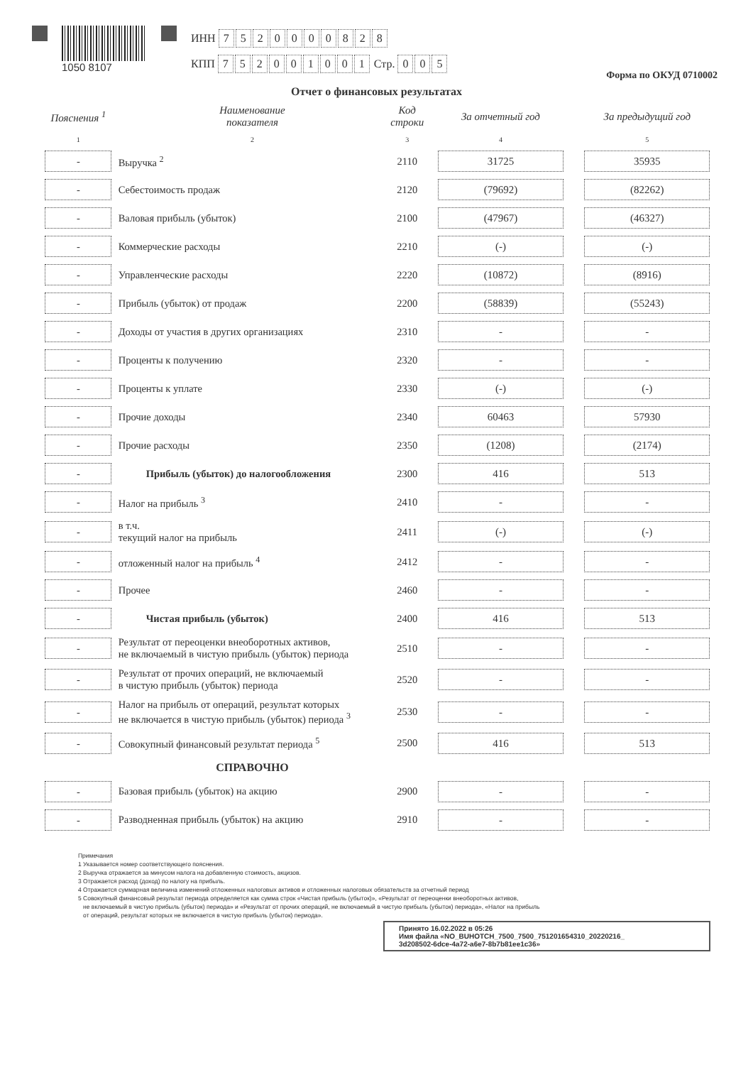1050 8107
ИНН 7520000828
КПП 752001001 Стр. 005
Форма по ОКУД 0710002
Отчет о финансовых результатах
| Пояснения <sup>1</sup> | Наименование показателя | Код строки | За отчетный год | За предыдущий год |
| --- | --- | --- | --- | --- |
| 1 | 2 | 3 | 4 | 5 |
| - | Выручка <sup>2</sup> | 2110 | 31725 | 35935 |
| - | Себестоимость продаж | 2120 | (79692) | (82262) |
| - | Валовая прибыль (убыток) | 2100 | (47967) | (46327) |
| - | Коммерческие расходы | 2210 | (-) | (-) |
| - | Управленческие расходы | 2220 | (10872) | (8916) |
| - | Прибыль (убыток) от продаж | 2200 | (58839) | (55243) |
| - | Доходы от участия в других организациях | 2310 | - | - |
| - | Проценты к получению | 2320 | - | - |
| - | Проценты к уплате | 2330 | (-) | (-) |
| - | Прочие доходы | 2340 | 60463 | 57930 |
| - | Прочие расходы | 2350 | (1208) | (2174) |
| - | Прибыль (убыток) до налогообложения | 2300 | 416 | 513 |
| - | Налог на прибыль <sup>3</sup> | 2410 | - | - |
| - | в т.ч. текущий налог на прибыль | 2411 | (-) | (-) |
| - | отложенный налог на прибыль <sup>4</sup> | 2412 | - | - |
| - | Прочее | 2460 | - | - |
| - | Чистая прибыль (убыток) | 2400 | 416 | 513 |
| - | Результат от переоценки внеоборотных активов, не включаемый в чистую прибыль (убыток) периода | 2510 | - | - |
| - | Результат от прочих операций, не включаемый в чистую прибыль (убыток) периода | 2520 | - | - |
| - | Налог на прибыль от операций, результат которых не включается в чистую прибыль (убыток) периода <sup>3</sup> | 2530 | - | - |
| - | Совокупный финансовый результат периода <sup>5</sup> | 2500 | 416 | 513 |
| | СПРАВОЧНО | | | |
| - | Базовая прибыль (убыток) на акцию | 2900 | - | - |
| - | Разводненная прибыль (убыток) на акцию | 2910 | - | - |
Примечания
1 Указывается номер соответствующего пояснения.
2 Выручка отражается за минусом налога на добавленную стоимость, акцизов.
3 Отражается расход (доход) по налогу на прибыль.
4 Отражается суммарная величина изменений отложенных налоговых активов и отложенных налоговых обязательств за отчетный период
5 Совокупный финансовый результат периода определяется как сумма строк «Чистая прибыль (убыток)», «Результат от переоценки внеоборотных активов,
не включаемый в чистую прибыль (убыток) периода» и «Результат от прочих операций, не включаемый в чистую прибыль (убыток) периода», «Налог на прибыль
от операций, результат которых не включается в чистую прибыль (убыток) периода».
Принято 16.02.2022 в 05:26
Имя файла «NO_BUHOTCH_7500_7500_751201654310_20220216_
3d208502-6dce-4a72-a6e7-8b7b81ee1c36»